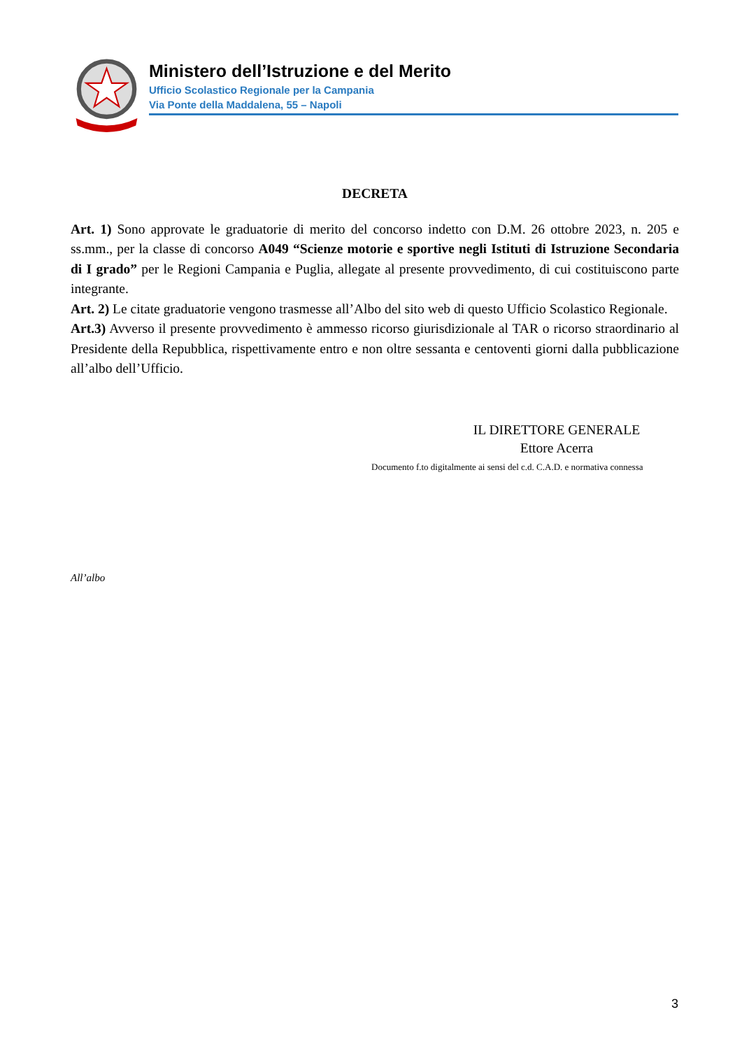Ministero dell’Istruzione e del Merito
Ufficio Scolastico Regionale per la Campania
Via Ponte della Maddalena, 55 – Napoli
DECRETA
Art. 1) Sono approvate le graduatorie di merito del concorso indetto con D.M. 26 ottobre 2023, n. 205 e ss.mm., per la classe di concorso A049 “Scienze motorie e sportive negli Istituti di Istruzione Secondaria di I grado” per le Regioni Campania e Puglia, allegate al presente provvedimento, di cui costituiscono parte integrante.
Art. 2) Le citate graduatorie vengono trasmesse all’Albo del sito web di questo Ufficio Scolastico Regionale.
Art.3) Avverso il presente provvedimento è ammesso ricorso giurisdizionale al TAR o ricorso straordinario al Presidente della Repubblica, rispettivamente entro e non oltre sessanta e centoventi giorni dalla pubblicazione all’albo dell’Ufficio.
IL DIRETTORE GENERALE
Ettore Acerra
Documento f.to digitalmente ai sensi del c.d. C.A.D. e normativa connessa
All’albo
3